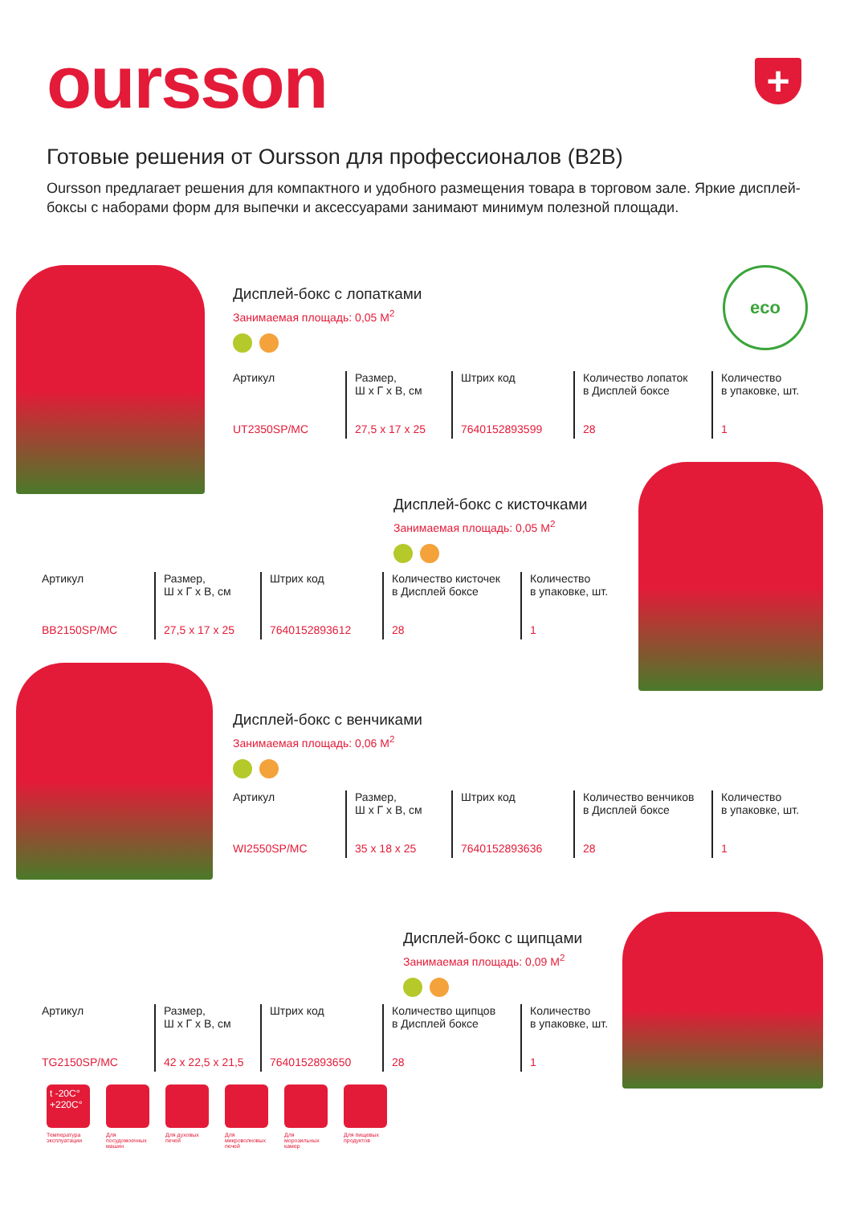oursson +
Готовые решения от Oursson для профессионалов (B2B)
Oursson предлагает решения для компактного и удобного размещения товара в торговом зале. Яркие дисплей-боксы с наборами форм для выпечки и аксессуарами занимают минимум полезной площади.
eco
Дисплей-бокс с лопатками
Занимаемая площадь: 0,05 М<sup>2</sup>
| Артикул | Размер, Ш х Г х В, см | Штрих код | Количество лопаток в Дисплей боксе | Количество в упаковке, шт. |
| UT2350SP/MC | 27,5 x 17 x 25 | 7640152893599 | 28 | 1 |
Дисплей-бокс с кисточками
Занимаемая площадь: 0,05 М<sup>2</sup>
| Артикул | Размер, Ш х Г х В, см | Штрих код | Количество кисточек в Дисплей боксе | Количество в упаковке, шт. |
| BB2150SP/MC | 27,5 x 17 x 25 | 7640152893612 | 28 | 1 |
Дисплей-бокс с венчиками
Занимаемая площадь: 0,06 М<sup>2</sup>
| Артикул | Размер, Ш х Г х В, см | Штрих код | Количество венчиков в Дисплей боксе | Количество в упаковке, шт. |
| WI2550SP/MC | 35 x 18 x 25 | 7640152893636 | 28 | 1 |
Дисплей-бокс с щипцами
Занимаемая площадь: 0,09 М<sup>2</sup>
| Артикул | Размер, Ш х Г х В, см | Штрих код | Количество щипцов в Дисплей боксе | Количество в упаковке, шт. |
| TG2150SP/MC | 42 x 22,5 x 21,5 | 7640152893650 | 28 | 1 |
t -20C°
+220C°
Температура эксплуатации
Для посудомоечных машин
Для духовых печей
Для микроволновых печей
Для морозильных камер
Для пищевых продуктов